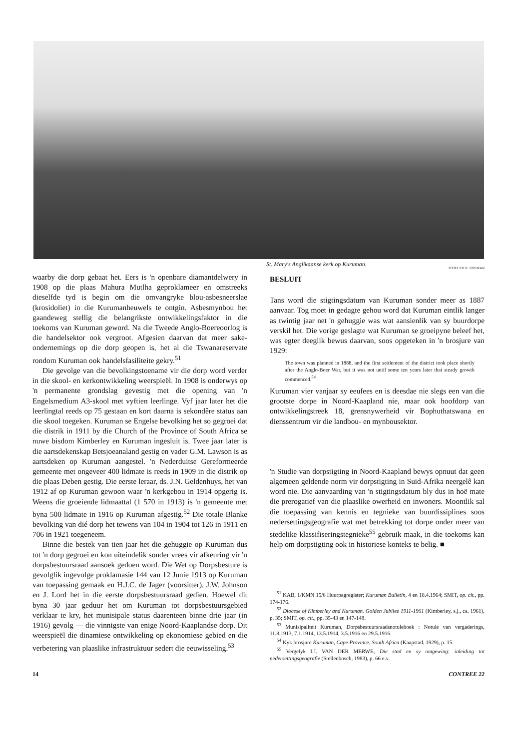St. Mary's Anglikaanse kerk op Kuruman.
FOTO: P.H.R. SNYMAN
waarby die dorp gebaat het. Eers is 'n openbare diamantdelwery in 1908 op die plaas Mahura Mutlha geproklameer en omstreeks dieselfde tyd is begin om die omvangryke blou-asbesneerslae (krosidoliet) in die Kurumanheuwels te ontgin. Asbesmynbou het gaandeweg stellig die belangrikste ontwikkelingsfaktor in die toekoms van Kuruman geword. Na die Tweede Anglo-Boereoorlog is die handelsektor ook vergroot. Afgesien daarvan dat meer sake-ondernemings op die dorp geopen is, het al die Tswanareservate rondom Kuruman ook handelsfasiliteite gekry.<sup>51</sup>
Die gevolge van die bevolkingstoename vir die dorp word verder in die skool- en kerkontwikkeling weerspieël. In 1908 is onderwys op 'n permanente grondslag gevestig met die opening van 'n Engelsmedium A3-skool met vyftien leerlinge. Vyf jaar later het die leerlingtal reeds op 75 gestaan en kort daarna is sekondêre status aan die skool toegeken. Kuruman se Engelse bevolking het so gegroei dat die distrik in 1911 by die Church of the Province of South Africa se nuwe bisdom Kimberley en Kuruman ingesluit is. Twee jaar later is die aartsdekenskap Betsjoeanaland gestig en vader G.M. Lawson is as aartsdeken op Kuruman aangestel. 'n Nederduitse Gereformeerde gemeente met ongeveer 400 lidmate is reeds in 1909 in die distrik op die plaas Deben gestig. Die eerste leraar, ds. J.N. Geldenhuys, het van 1912 af op Kuruman gewoon waar 'n kerkgebou in 1914 opgerig is. Weens die groeiende lidmaattal (1 570 in 1913) is 'n gemeente met byna 500 lidmate in 1916 op Kuruman afgestig.<sup>52</sup> Die totale Blanke bevolking van dié dorp het tewens van 104 in 1904 tot 126 in 1911 en 706 in 1921 toegeneem.
Binne die bestek van tien jaar het die gehuggie op Kuruman dus tot 'n dorp gegroei en kon uiteindelik sonder vrees vir afkeuring vir 'n dorpsbestuursraad aansoek gedoen word. Die Wet op Dorpsbesture is gevolglik ingevolge proklamasie 144 van 12 Junie 1913 op Kuruman van toepassing gemaak en H.J.C. de Jager (voorsitter), J.W. Johnson en J. Lord het in die eerste dorpsbestuursraad gedien. Hoewel dit byna 30 jaar geduur het om Kuruman tot dorpsbestuursgebied verklaar te kry, het munisipale status daarenteen binne drie jaar (in 1916) gevolg — die vinnigste van enige Noord-Kaaplandse dorp. Dit weerspieël die dinamiese ontwikkeling op ekonomiese gebied en die verbetering van plaaslike infrastruktuur sedert die eeuwisseling.<sup>53</sup>
BESLUIT
Tans word die stigtingsdatum van Kuruman sonder meer as 1887 aanvaar. Tog moet in gedagte gehou word dat Kuruman eintlik langer as twintig jaar net 'n gehuggie was wat aansienlik van sy buurdorpe verskil het. Die vorige geslagte wat Kuruman se groeipyne beleef het, was egter deeglik bewus daarvan, soos opgeteken in 'n brosjure van 1929:
The town was planned in 1888, and the first settlement of the district took place shortly after the Anglo-Boer War, but it was not until some ten years later that steady growth commenced.<sup>54</sup>
Kuruman vier vanjaar sy eeufees en is deesdae nie slegs een van die grootste dorpe in Noord-Kaapland nie, maar ook hoofdorp van ontwikkelingstreek 18, grensnywerheid vir Bophuthatswana en dienssentrum vir die landbou- en mynbousektor.
'n Studie van dorpstigting in Noord-Kaapland bewys opnuut dat geen algemeen geldende norm vir dorpstigting in Suid-Afrika neergelê kan word nie. Die aanvaarding van 'n stigtingsdatum bly dus in hoë mate die prerogatief van die plaaslike owerheid en inwoners. Moontlik sal die toepassing van kennis en tegnieke van buurdissiplines soos nedersettingsgeografie wat met betrekking tot dorpe onder meer van stedelike klassifiseringstegnieke<sup>55</sup> gebruik maak, in die toekoms kan help om dorpstigting ook in historiese konteks te belig. ■
<sup>51</sup> KAB, 1/KMN 15/6 Huurpagregister; Kuruman Bulletin, 4 en 18.4.1964; SMIT, op. cit., pp. 174-176.
<sup>52</sup> Diocese of Kimberley and Kuruman. Golden Jubilee 1911-1961 (Kimberley, s.j., ca. 1961), p. 35; SMIT, op. cit., pp. 35-43 en 147-148.
<sup>53</sup> Munisipaliteit Kuruman, Dorpsbestuursraadsnotuleboek : Notule van vergaderings, 11.8.1913, 7.1.1914, 13.5.1914, 3.5.1916 en 29.5.1916.
<sup>54</sup> Kyk brosjure Kuruman, Cape Province, South Africa (Kaapstad, 1929), p. 15.
<sup>55</sup> Vergelyk I.J. VAN DER MERWE, Die stad en sy omgewing: inleiding tot nedersettingsgeografie (Stellenbosch, 1983), p. 66 e.v.
14 CONTREE 22